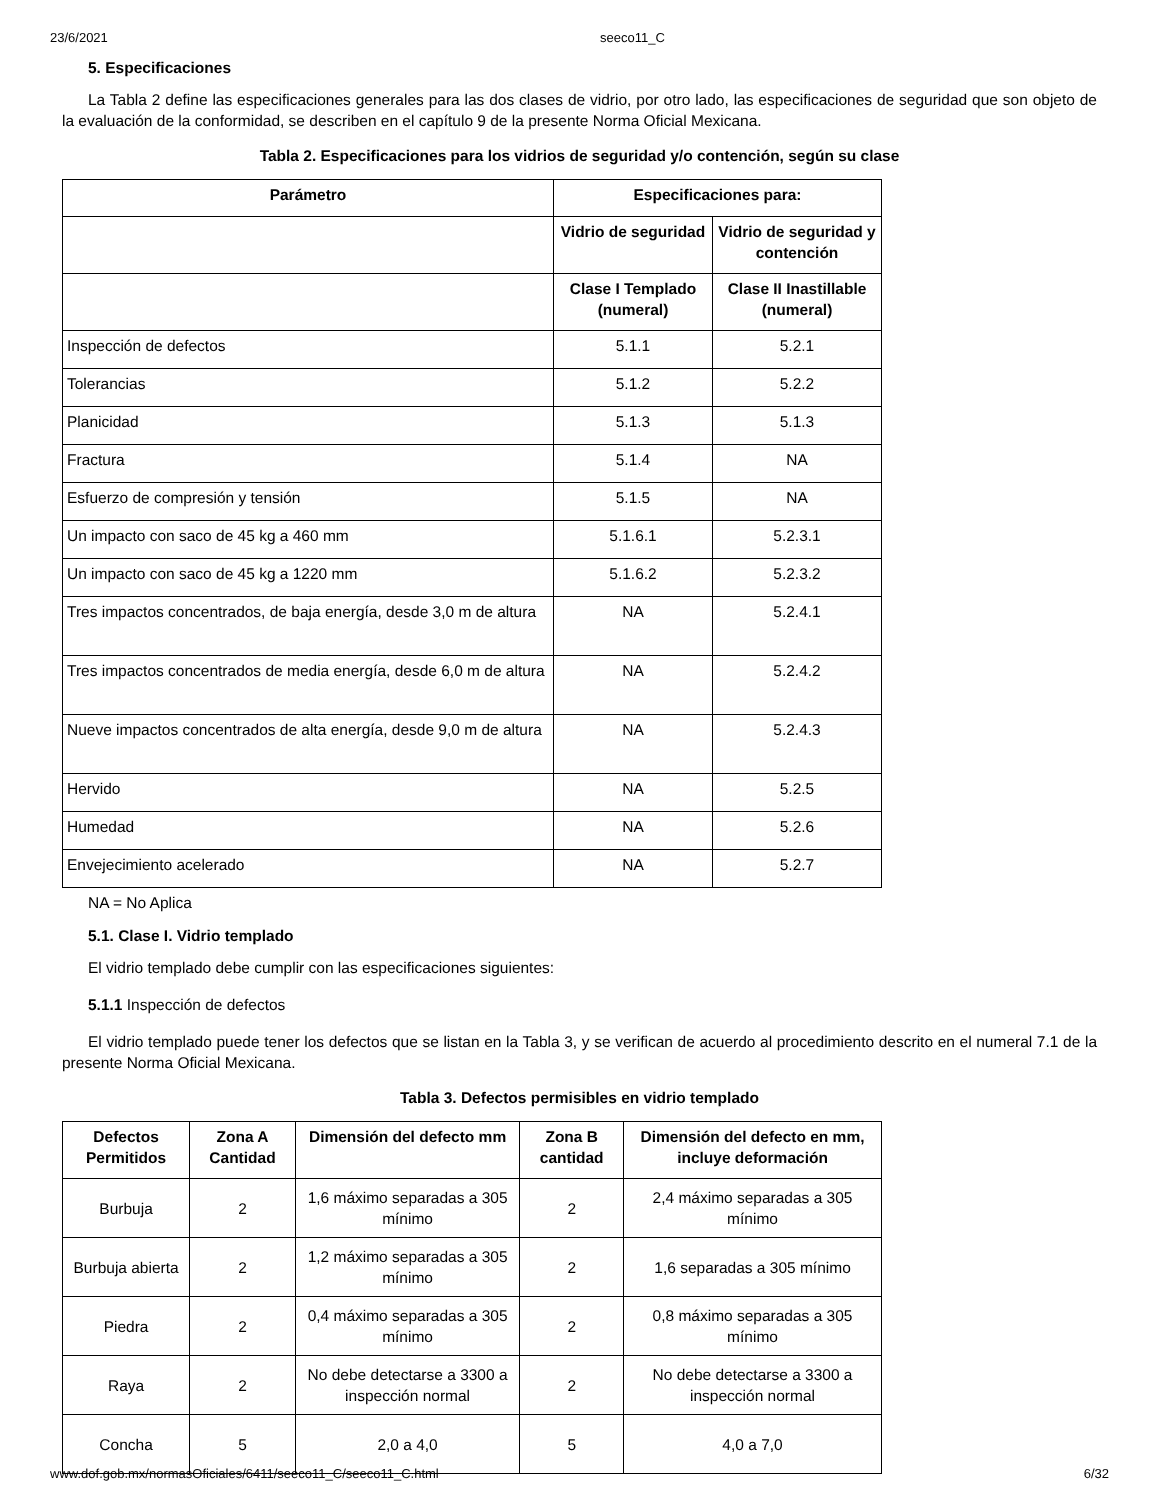23/6/2021 seeco11_C
5. Especificaciones
La Tabla 2 define las especificaciones generales para las dos clases de vidrio, por otro lado, las especificaciones de seguridad que son objeto de la evaluación de la conformidad, se describen en el capítulo 9 de la presente Norma Oficial Mexicana.
Tabla 2. Especificaciones para los vidrios de seguridad y/o contención, según su clase
| Parámetro | Especificaciones para: | |
| --- | --- | --- |
| | Vidrio de seguridad | Vidrio de seguridad y contención |
| | Clase I Templado (numeral) | Clase II Inastillable (numeral) |
| Inspección de defectos | 5.1.1 | 5.2.1 |
| Tolerancias | 5.1.2 | 5.2.2 |
| Planicidad | 5.1.3 | 5.1.3 |
| Fractura | 5.1.4 | NA |
| Esfuerzo de compresión y tensión | 5.1.5 | NA |
| Un impacto con saco de 45 kg a 460 mm | 5.1.6.1 | 5.2.3.1 |
| Un impacto con saco de 45 kg a 1220 mm | 5.1.6.2 | 5.2.3.2 |
| Tres impactos concentrados, de baja energía, desde 3,0 m de altura | NA | 5.2.4.1 |
| Tres impactos concentrados de media energía, desde 6,0 m de altura | NA | 5.2.4.2 |
| Nueve impactos concentrados de alta energía, desde 9,0 m de altura | NA | 5.2.4.3 |
| Hervido | NA | 5.2.5 |
| Humedad | NA | 5.2.6 |
| Envejecimiento acelerado | NA | 5.2.7 |
NA = No Aplica
5.1. Clase I. Vidrio templado
El vidrio templado debe cumplir con las especificaciones siguientes:
5.1.1 Inspección de defectos
El vidrio templado puede tener los defectos que se listan en la Tabla 3, y se verifican de acuerdo al procedimiento descrito en el numeral 7.1 de la presente Norma Oficial Mexicana.
Tabla 3. Defectos permisibles en vidrio templado
| Defectos Permitidos | Zona A Cantidad | Dimensión del defecto mm | Zona B cantidad | Dimensión del defecto en mm, incluye deformación |
| --- | --- | --- | --- | --- |
| Burbuja | 2 | 1,6 máximo separadas a 305 mínimo | 2 | 2,4 máximo separadas a 305 mínimo |
| Burbuja abierta | 2 | 1,2 máximo separadas a 305 mínimo | 2 | 1,6 separadas a 305 mínimo |
| Piedra | 2 | 0,4 máximo separadas a 305 mínimo | 2 | 0,8 máximo separadas a 305 mínimo |
| Raya | 2 | No debe detectarse a 3300 a inspección normal | 2 | No debe detectarse a 3300 a inspección normal |
| Concha | 5 | 2,0 a 4,0 | 5 | 4,0 a 7,0 |
www.dof.gob.mx/normasOficiales/6411/seeco11_C/seeco11_C.html 6/32